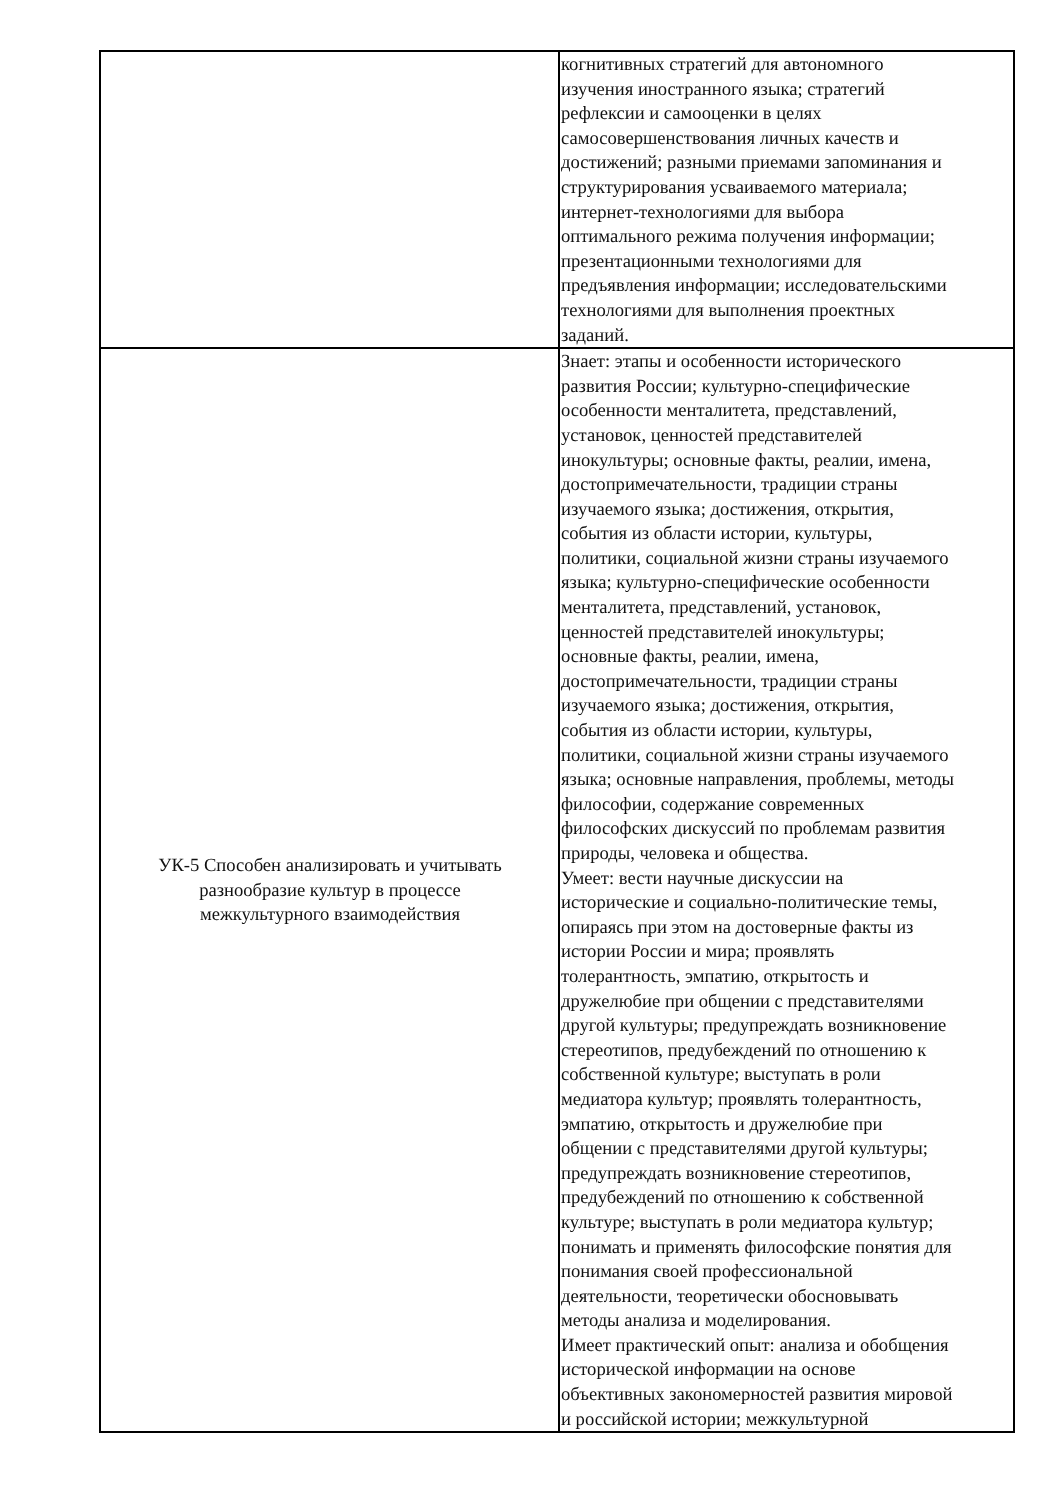| | когнитивных стратегий для автономного изучения иностранного языка; стратегий рефлексии и самооценки в целях самосовершенствования личных качеств и достижений; разными приемами запоминания и структурирования усваиваемого материала; интернет-технологиями для выбора оптимального режима получения информации; презентационными технологиями для предъявления информации; исследовательскими технологиями для выполнения проектных заданий. |
| УК-5 Способен анализировать и учитывать разнообразие культур в процессе межкультурного взаимодействия | Знает: этапы и особенности исторического развития России; культурно-специфические особенности менталитета, представлений, установок, ценностей представителей инокультуры; основные факты, реалии, имена, достопримечательности, традиции страны изучаемого языка; достижения, открытия, события из области истории, культуры, политики, социальной жизни страны изучаемого языка; культурно-специфические особенности менталитета, представлений, установок, ценностей представителей инокультуры; основные факты, реалии, имена, достопримечательности, традиции страны изучаемого языка; достижения, открытия, события из области истории, культуры, политики, социальной жизни страны изучаемого языка; основные направления, проблемы, методы философии, содержание современных философских дискуссий по проблемам развития природы, человека и общества. Умеет: вести научные дискуссии на исторические и социально-политические темы, опираясь при этом на достоверные факты из истории России и мира; проявлять толерантность, эмпатию, открытость и дружелюбие при общении с представителями другой культуры; предупреждать возникновение стереотипов, предубеждений по отношению к собственной культуре; выступать в роли медиатора культур; проявлять толерантность, эмпатию, открытость и дружелюбие при общении с представителями другой культуры; предупреждать возникновение стереотипов, предубеждений по отношению к собственной культуре; выступать в роли медиатора культур; понимать и применять философские понятия для понимания своей профессиональной деятельности, теоретически обосновывать методы анализа и моделирования. Имеет практический опыт: анализа и обобщения исторической информации на основе объективных закономерностей развития мировой и российской истории; межкультурной |